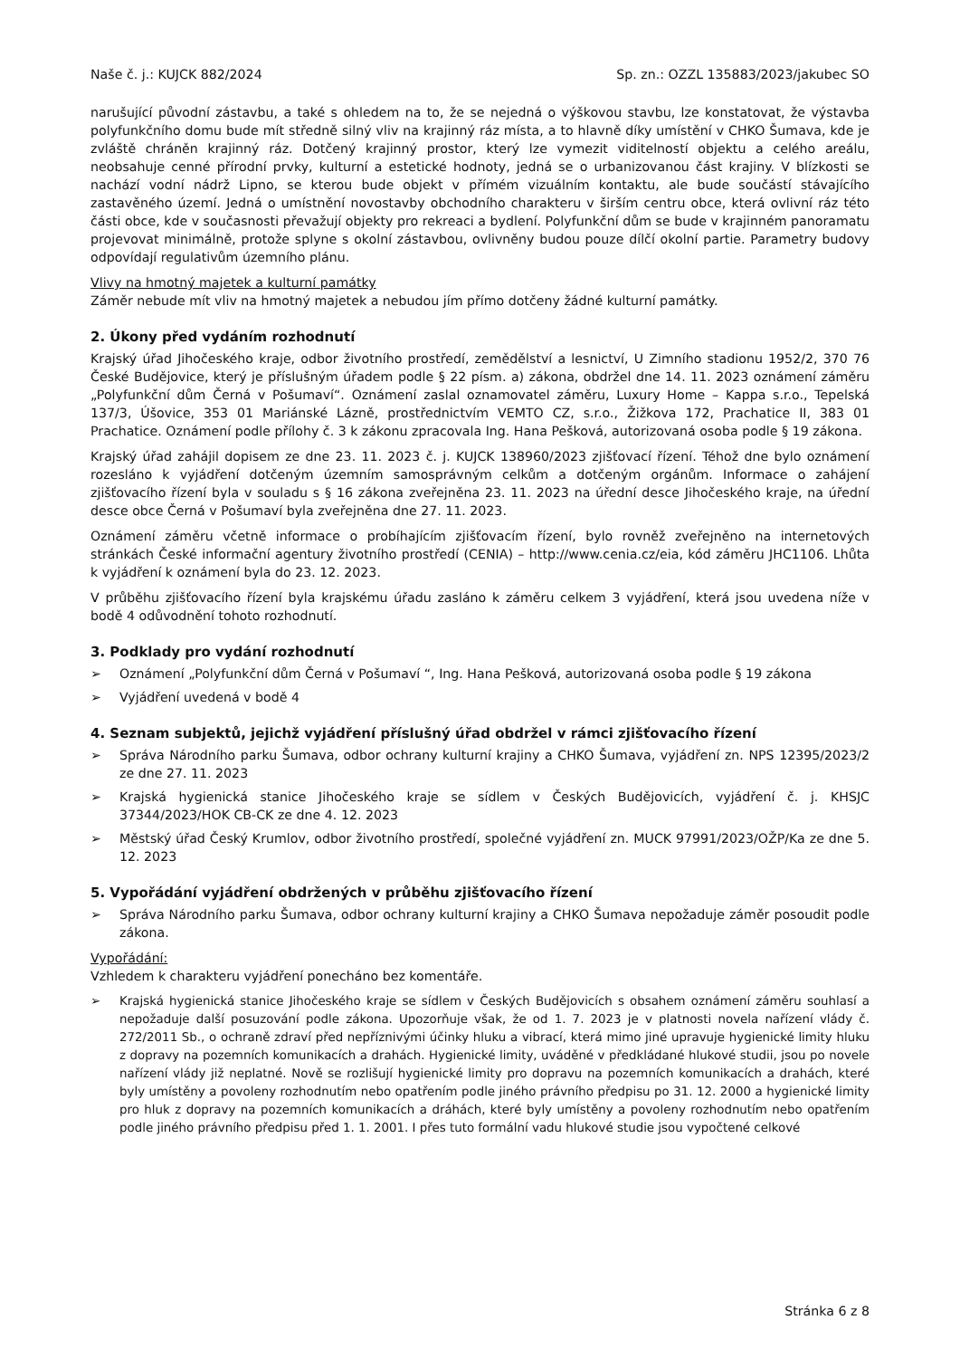Naše č. j.: KUJCK 882/2024 Sp. zn.: OZZL 135883/2023/jakubec SO
narušující původní zástavbu, a také s ohledem na to, že se nejedná o výškovou stavbu, lze konstatovat, že výstavba polyfunkčního domu bude mít středně silný vliv na krajinný ráz místa, a to hlavně díky umístění v CHKO Šumava, kde je zvláště chráněn krajinný ráz. Dotčený krajinný prostor, který lze vymezit viditelností objektu a celého areálu, neobsahuje cenné přírodní prvky, kulturní a estetické hodnoty, jedná se o urbanizovanou část krajiny. V blízkosti se nachází vodní nádrž Lipno, se kterou bude objekt v přímém vizuálním kontaktu, ale bude součástí stávajícího zastavěného území. Jedná o umístnění novostavby obchodního charakteru v širším centru obce, která ovlivní ráz této části obce, kde v současnosti převažují objekty pro rekreaci a bydlení. Polyfunkční dům se bude v krajinném panoramatu projevovat minimálně, protože splyne s okolní zástavbou, ovlivněny budou pouze dílčí okolní partie. Parametry budovy odpovídají regulativům územního plánu.
Vlivy na hmotný majetek a kulturní památky
Záměr nebude mít vliv na hmotný majetek a nebudou jím přímo dotčeny žádné kulturní památky.
2. Úkony před vydáním rozhodnutí
Krajský úřad Jihočeského kraje, odbor životního prostředí, zemědělství a lesnictví, U Zimního stadionu 1952/2, 370 76 České Budějovice, který je příslušným úřadem podle § 22 písm. a) zákona, obdržel dne 14. 11. 2023 oznámení záměru „Polyfunkční dům Černá v Pošumaví“. Oznámení zaslal oznamovatel záměru, Luxury Home – Kappa s.r.o., Tepelská 137/3, Úšovice, 353 01 Mariánské Lázně, prostřednictvím VEMTO CZ, s.r.o., Žižkova 172, Prachatice II, 383 01 Prachatice. Oznámení podle přílohy č. 3 k zákonu zpracovala Ing. Hana Pešková, autorizovaná osoba podle § 19 zákona.
Krajský úřad zahájil dopisem ze dne 23. 11. 2023 č. j. KUJCK 138960/2023 zjišťovací řízení. Téhož dne bylo oznámení rozesláno k vyjádření dotčeným územním samosprávným celkům a dotčeným orgánům. Informace o zahájení zjišťovacího řízení byla v souladu s § 16 zákona zveřejněna 23. 11. 2023 na úřední desce Jihočeského kraje, na úřední desce obce Černá v Pošumaví byla zveřejněna dne 27. 11. 2023.
Oznámení záměru včetně informace o probíhajícím zjišťovacím řízení, bylo rovněž zveřejněno na internetových stránkách České informační agentury životního prostředí (CENIA) – http://www.cenia.cz/eia, kód záměru JHC1106. Lhůta k vyjádření k oznámení byla do 23. 12. 2023.
V průběhu zjišťovacího řízení byla krajskému úřadu zasláno k záměru celkem 3 vyjádření, která jsou uvedena níže v bodě 4 odůvodnění tohoto rozhodnutí.
3. Podklady pro vydání rozhodnutí
➢ Oznámení „Polyfunkční dům Černá v Pošumaví “, Ing. Hana Pešková, autorizovaná osoba podle § 19 zákona
➢ Vyjádření uvedená v bodě 4
4. Seznam subjektů, jejichž vyjádření příslušný úřad obdržel v rámci zjišťovacího řízení
➢ Správa Národního parku Šumava, odbor ochrany kulturní krajiny a CHKO Šumava, vyjádření zn. NPS 12395/2023/2 ze dne 27. 11. 2023
➢ Krajská hygienická stanice Jihočeského kraje se sídlem v Českých Budějovicích, vyjádření č. j. KHSJC 37344/2023/HOK CB-CK ze dne 4. 12. 2023
➢ Městský úřad Český Krumlov, odbor životního prostředí, společné vyjádření zn. MUCK 97991/2023/OŽP/Ka ze dne 5. 12. 2023
5. Vypořádání vyjádření obdržených v průběhu zjišťovacího řízení
➢ Správa Národního parku Šumava, odbor ochrany kulturní krajiny a CHKO Šumava nepožaduje záměr posoudit podle zákona.
Vypořádání:
Vzhledem k charakteru vyjádření ponecháno bez komentáře.
➢ Krajská hygienická stanice Jihočeského kraje se sídlem v Českých Budějovicích s obsahem oznámení záměru souhlasí a nepožaduje další posuzování podle zákona. Upozorňuje však, že od 1. 7. 2023 je v platnosti novela nařízení vlády č. 272/2011 Sb., o ochraně zdraví před nepříznivými účinky hluku a vibrací, která mimo jiné upravuje hygienické limity hluku z dopravy na pozemních komunikacích a drahách. Hygienické limity, uváděné v předkládané hlukové studii, jsou po novele nařízení vlády již neplatné. Nově se rozlišují hygienické limity pro dopravu na pozemních komunikacích a drahách, které byly umístěny a povoleny rozhodnutím nebo opatřením podle jiného právního předpisu po 31. 12. 2000 a hygienické limity pro hluk z dopravy na pozemních komunikacích a dráhách, které byly umístěny a povoleny rozhodnutím nebo opatřením podle jiného právního předpisu před 1. 1. 2001. I přes tuto formální vadu hlukové studie jsou vypočtené celkové
Stránka 6 z 8